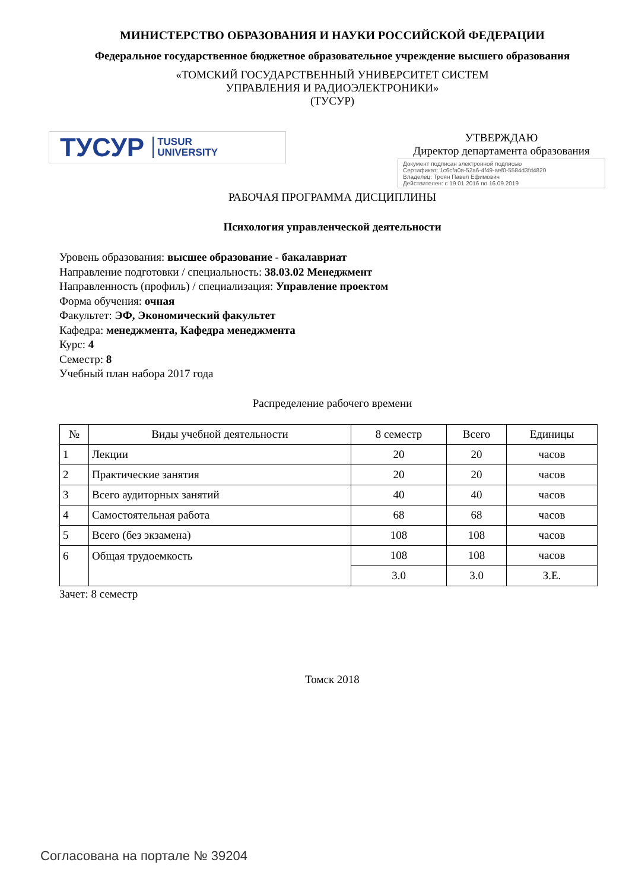МИНИСТЕРСТВО ОБРАЗОВАНИЯ И НАУКИ РОССИЙСКОЙ ФЕДЕРАЦИИ
Федеральное государственное бюджетное образовательное учреждение высшего образования
«ТОМСКИЙ ГОСУДАРСТВЕННЫЙ УНИВЕРСИТЕТ СИСТЕМ
УПРАВЛЕНИЯ И РАДИОЭЛЕКТРОНИКИ»
(ТУСУР)
ТУСУР TUSUR
UNIVERSITY
УТВЕРЖДАЮ
Директор департамента образования
Документ подписан электронной подписью
Сертификат: 1c6cfa0a-52a6-4f49-aef0-5584d3fd4820
Владелец: Троян Павел Ефимович
Действителен: с 19.01.2016 по 16.09.2019
РАБОЧАЯ ПРОГРАММА ДИСЦИПЛИНЫ
Психология управленческой деятельности
Уровень образования: высшее образование - бакалавриат
Направление подготовки / специальность: 38.03.02 Менеджмент
Направленность (профиль) / специализация: Управление проектом
Форма обучения: очная
Факультет: ЭФ, Экономический факультет
Кафедра: менеджмента, Кафедра менеджмента
Курс: 4
Семестр: 8
Учебный план набора 2017 года
Распределение рабочего времени
| № | Виды учебной деятельности | 8 семестр | Всего | Единицы |
| --- | --- | --- | --- | --- |
| 1 | Лекции | 20 | 20 | часов |
| 2 | Практические занятия | 20 | 20 | часов |
| 3 | Всего аудиторных занятий | 40 | 40 | часов |
| 4 | Самостоятельная работа | 68 | 68 | часов |
| 5 | Всего (без экзамена) | 108 | 108 | часов |
| 6 | Общая трудоемкость | 108 | 108 | часов |
| | | 3.0 | 3.0 | З.Е. |
Зачет: 8 семестр
Томск 2018
Согласована на портале № 39204